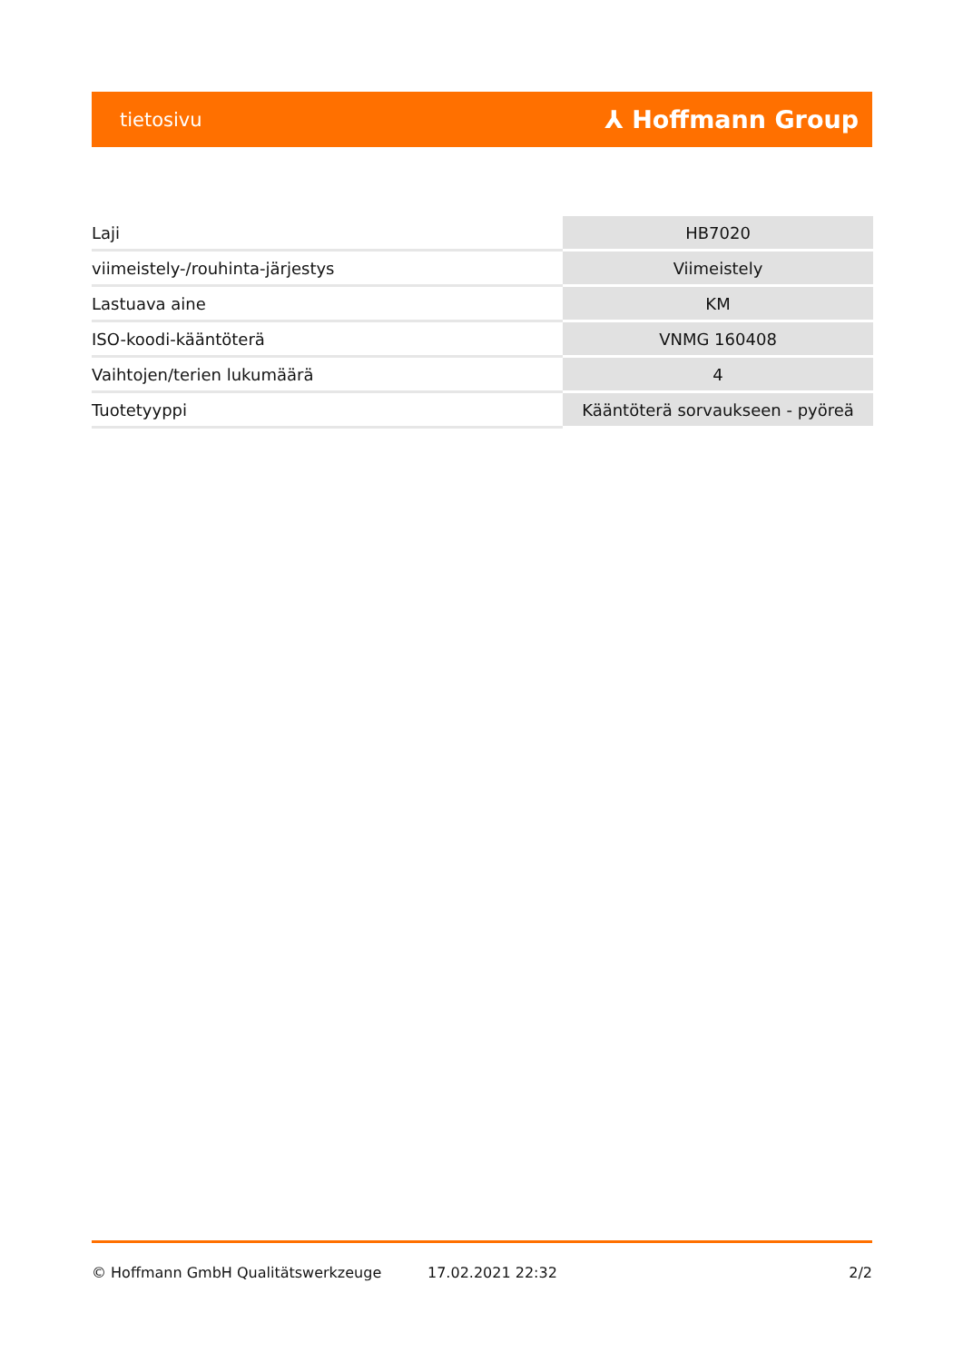tietosivu ⅄ Hoffmann Group
| Laji | HB7020 |
| viimeistely-/rouhinta-järjestys | Viimeistely |
| Lastuava aine | KM |
| ISO-koodi-kääntöterä | VNMG 160408 |
| Vaihtojen/terien lukumäärä | 4 |
| Tuotetyyppi | Kääntöterä sorvaukseen - pyöreä |
© Hoffmann GmbH Qualitätswerkzeuge 17.02.2021 22:32 2/2